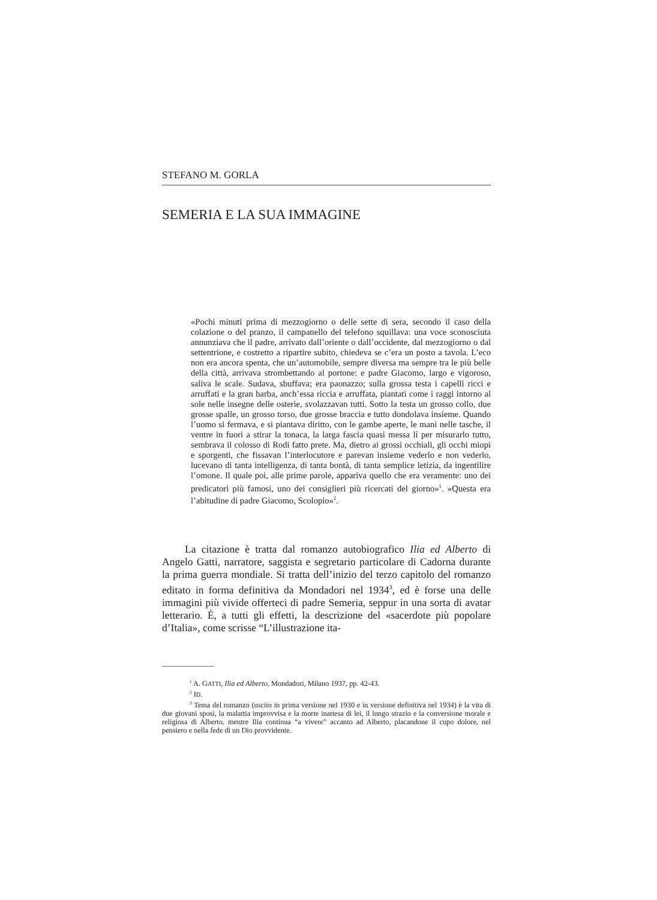STEFANO M. GORLA
SEMERIA E LA SUA IMMAGINE
«Pochi minuti prima di mezzogiorno o delle sette di sera, secondo il caso della colazione o del pranzo, il campanello del telefono squillava: una voce sconosciuta annunziava che il padre, arrivato dall’oriente o dall’occidente, dal mezzogiorno o dal settentrione, e costretto a ripartire subito, chiedeva se c’era un posto a tavola. L’eco non era ancora spenta, che un’automobile, sempre diversa ma sempre tra le più belle della città, arrivava strombettando al portone: e padre Giacomo, largo e vigoroso, saliva le scale. Sudava, sbuffava; era paonazzo; sulla grossa testa i capelli ricci e arruffati e la gran barba, anch’essa riccia e arruffata, piantati come i raggi intorno al sole nelle insegne delle osterie, svolazzavan tutti. Sotto la testa un grosso collo, due grosse spalle, un grosso torso, due grosse braccia e tutto dondolava insieme. Quando l’uomo si fermava, e si piantava diritto, con le gambe aperte, le mani nelle tasche, il ventre in fuori a stirar la tonaca, la larga fascia quasi messa lí per misurarlo tutto, sembrava il colosso di Rodi fatto prete. Ma, dietro ai grossi occhiali, gli occhi miopi e sporgenti, che fissavan l’interlocutore e parevan insieme vederlo e non vederlo, lucevano di tanta intelligenza, di tanta bontà, di tanta semplice letizia, da ingentilire l’omone. Il quale poi, alle prime parole, appariva quello che era veramente: uno dei predicatori più famosi, uno dei consiglieri più ricercati del giorno»<sup>1</sup>. «Questa era l’abitudine di padre Giacomo, Scolopio»<sup>2</sup>.
La citazione è tratta dal romanzo autobiografico Ilia ed Alberto di Angelo Gatti, narratore, saggista e segretario particolare di Cadorna durante la prima guerra mondiale. Si tratta dell’inizio del terzo capitolo del romanzo editato in forma definitiva da Mondadori nel 1934<sup>3</sup>, ed è forse una delle immagini più vivide offerteci di padre Semeria, seppur in una sorta di avatar letterario. È, a tutti gli effetti, la descrizione del «sacerdote più popolare d’Italia», come scrisse “L’illustrazione ita-
<sup>1</sup> A. GATTI, Ilia ed Alberto, Mondadori, Milano 1937, pp. 42-43.
<sup>2</sup> ID.
<sup>3</sup> Tema del romanzo (uscito in prima versione nel 1930 e in versione definitiva nel 1934) è la vita di due giovani sposi, la malattia improvvisa e la morte inattesa di lei, il lungo strazio e la conversione morale e religiosa di Alberto, mentre Ilia continua “a vivere” accanto ad Alberto, placandone il cupo dolore, nel pensiero e nella fede di un Dio provvidente.